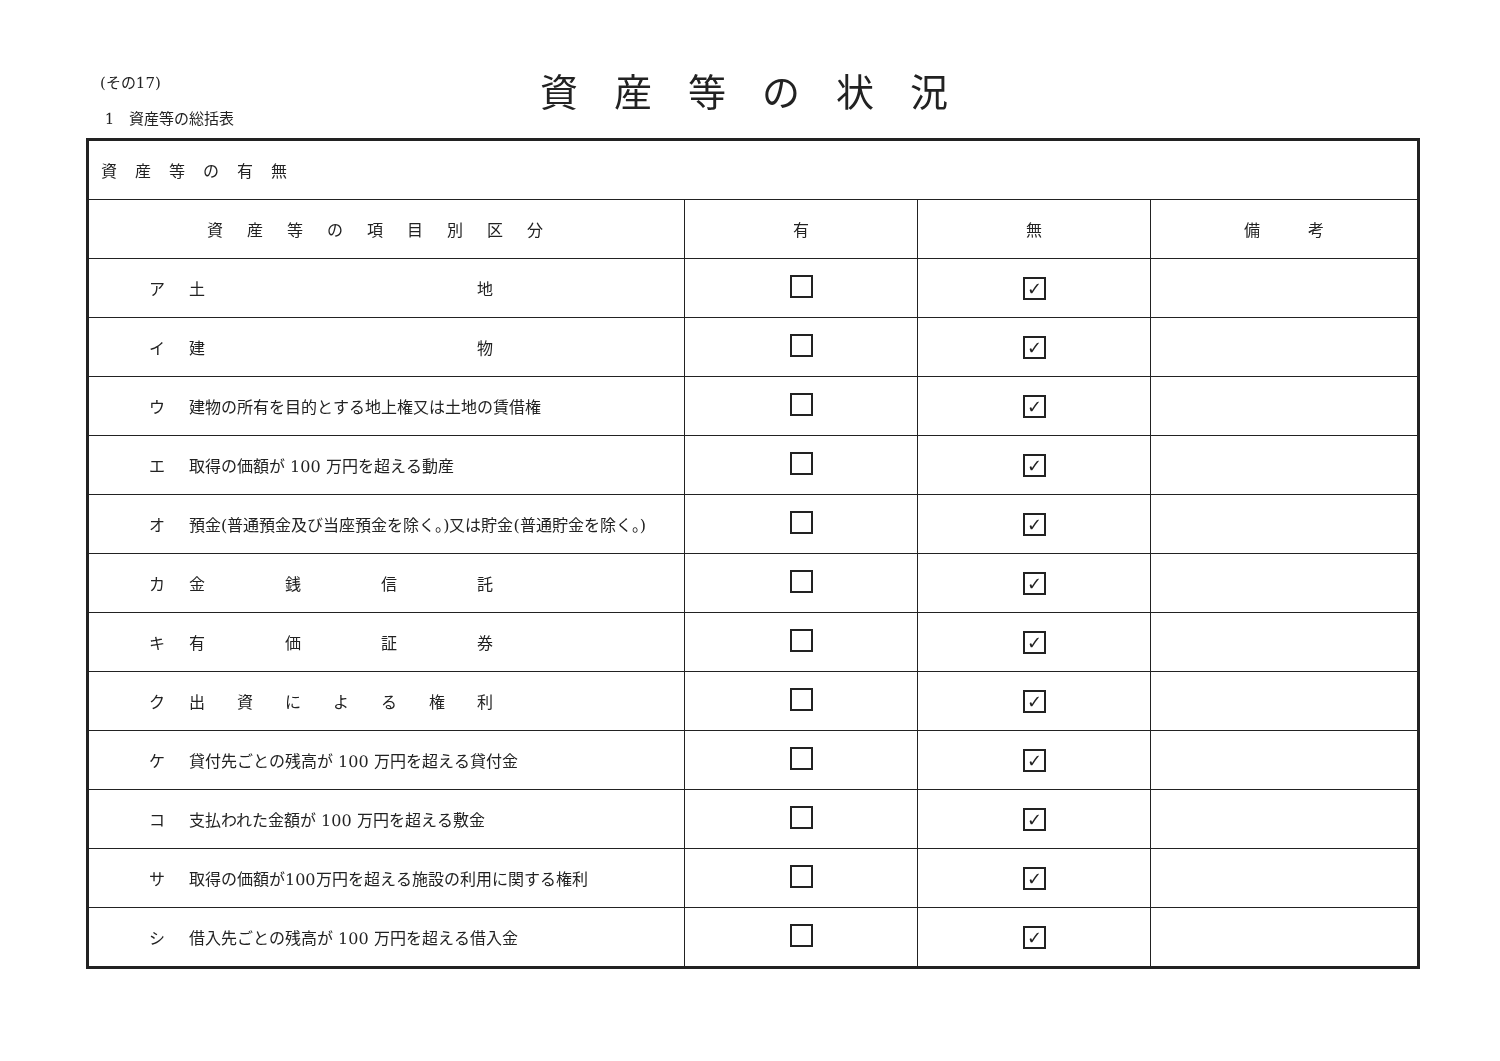(その17)
1　資産等の総括表
資産等の状況
| 資産等の有無 | | | |
| 資産等の項目別区分 | 有 | 無 | 備 考 |
| ア 土 地 | | ✓ | |
| イ 建 物 | | ✓ | |
| ウ 建物の所有を目的とする地上権又は土地の賃借権 | | ✓ | |
| エ 取得の価額が 100 万円を超える動産 | | ✓ | |
| オ 預金(普通預金及び当座預金を除く。)又は貯金(普通貯金を除く。) | | ✓ | |
| カ 金 銭 信 託 | | ✓ | |
| キ 有 価 証 券 | | ✓ | |
| ク 出 資 に よ る 権 利 | | ✓ | |
| ケ 貸付先ごとの残高が 100 万円を超える貸付金 | | ✓ | |
| コ 支払われた金額が 100 万円を超える敷金 | | ✓ | |
| サ 取得の価額が100万円を超える施設の利用に関する権利 | | ✓ | |
| シ 借入先ごとの残高が 100 万円を超える借入金 | | ✓ | |